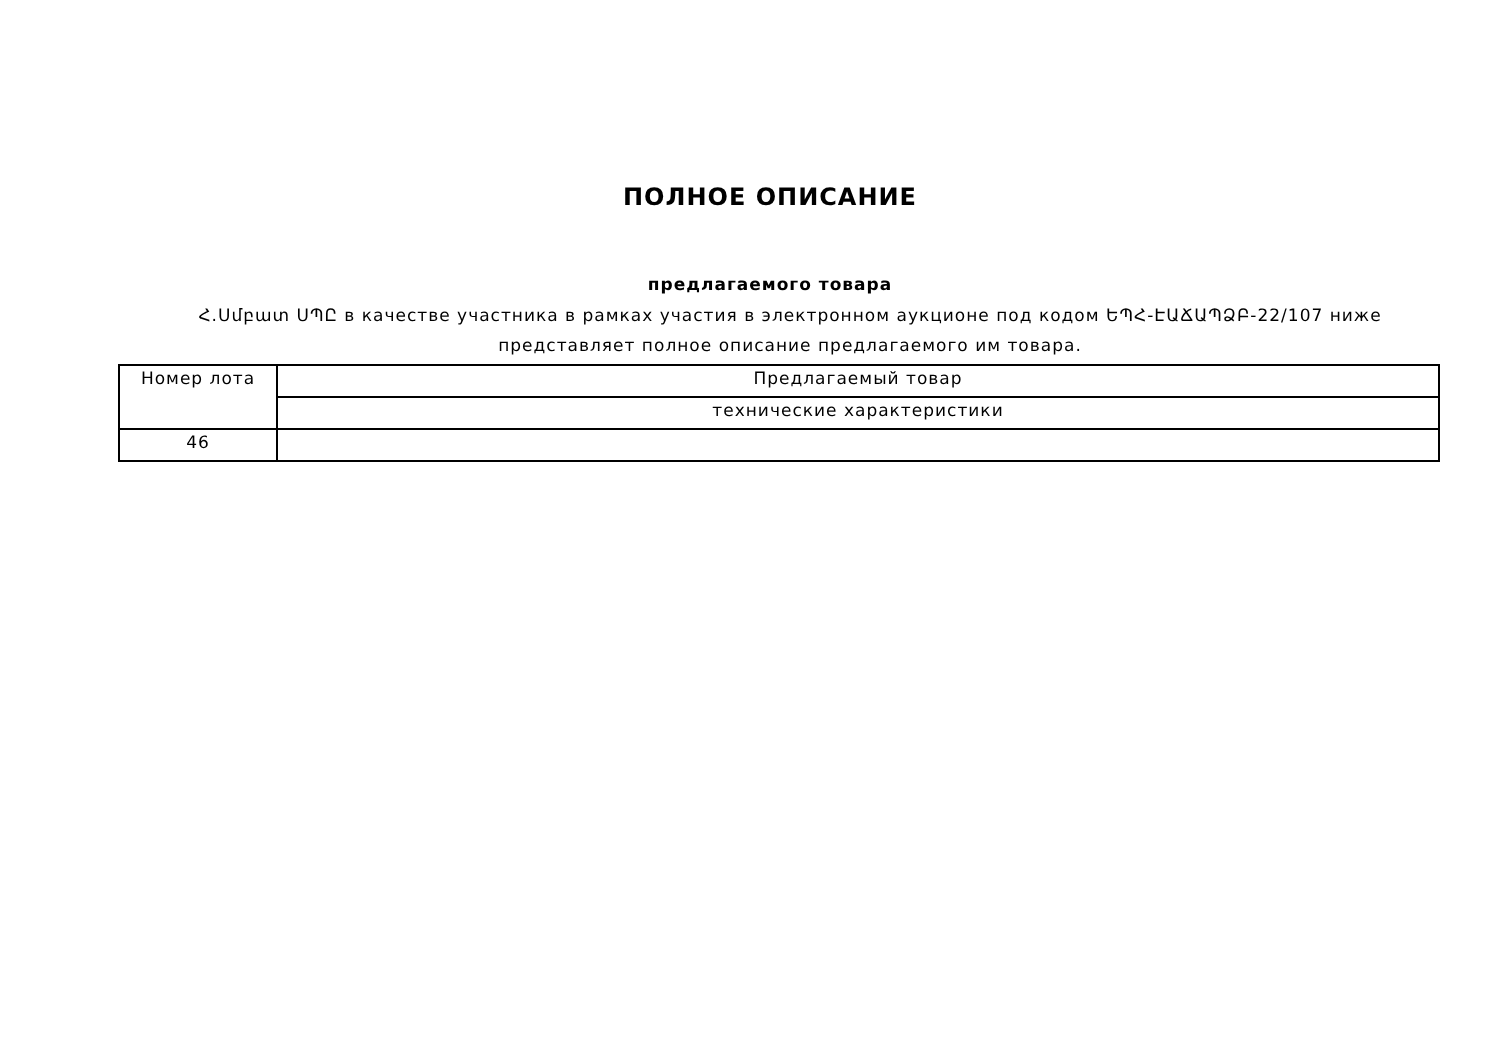ПОЛНОЕ ОПИСАНИЕ
предлагаемого товара
Հ.Սմբատ ՍՊԸ в качестве участника в рамках участия в электронном аукционе под кодом ԵՊՀ-ԷԱՃԱՊՁԲ-22/107 ниже представляет полное описание предлагаемого им товара.
| Номер лота | Предлагаемый товар |
| --- | --- |
| | технические характеристики |
| 46 | |